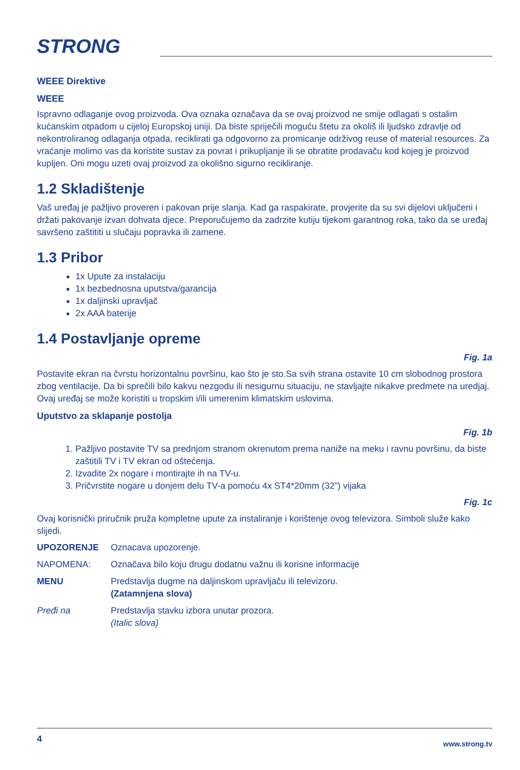STRONG
WEEE Direktive
WEEE
Ispravno odlaganje ovog proizvoda. Ova oznaka označava da se ovaj proizvod ne smije odlagati s ostalim kućanskim otpadom u cijeloj Europskoj uniji. Da biste spriječili moguću štetu za okoliš ili ljudsko zdravlje od nekontroliranog odlaganja otpada, reciklirati ga odgovorno za promicanje održivog reuse of material resources. Za vraćanje molimo vas da koristite sustav za povrat i prikupljanje ili se obratite prodavaču kod kojeg je proizvod kupljen. Oni mogu uzeti ovaj proizvod za okolišno sigurno recikliranje.
1.2 Skladištenje
Vaš uređaj je pažljivo proveren i pakovan prije slanja. Kad ga raspakirate, provjerite da su svi dijelovi uključeni i držati pakovanje izvan dohvata djece. Preporučujemo da zadrzite kutiju tijekom garantnog roka, tako da se uređaj savršeno zaštititi u slučaju popravka ili zamene.
1.3 Pribor
1x Upute za instalaciju
1x bezbednosna uputstva/garancija
1x daljinski upravljač
2x AAA baterije
1.4 Postavljanje opreme
Fig. 1a
Postavite ekran na čvrstu horizontalnu površinu, kao što je sto.Sa svih strana ostavite 10 cm slobodnog prostora zbog ventilacije. Da bi sprečili bilo kakvu nezgodu ili nesigurnu situaciju, ne stavljajte nikakve predmete na uredjaj. Ovaj uređaj se može koristiti u tropskim i/ili umerenim klimatskim uslovima.
Uputstvo za sklapanje postolja
Fig. 1b
1. Pažljivo postavite TV sa prednjom stranom okrenutom prema naniže na meku i ravnu površinu, da biste zaštitili TV i TV ekran od oštećenja.
2. Izvadite 2x nogare i montirajte ih na TV-u.
3. Pričvrstite nogare u donjem delu TV-a pomoću 4x ST4*20mm (32”) vijaka
Fig. 1c
Ovaj korisnički priručnik pruža kompletne upute za instaliranje i korištenje ovog televizora. Simboli služe kako slijedi.
| UPOZORENJE | Oznacava upozorenje. |
| NAPOMENA: | Označava bilo koju drugu dodatnu važnu ili korisne informacije |
| MENU | Predstavlja dugme na daljinskom upravljaču ili televizoru. (Zatamnjena slova) |
| Pređi na | Predstavlja stavku izbora unutar prozora. (Italic slova) |
4 www.strong.tv